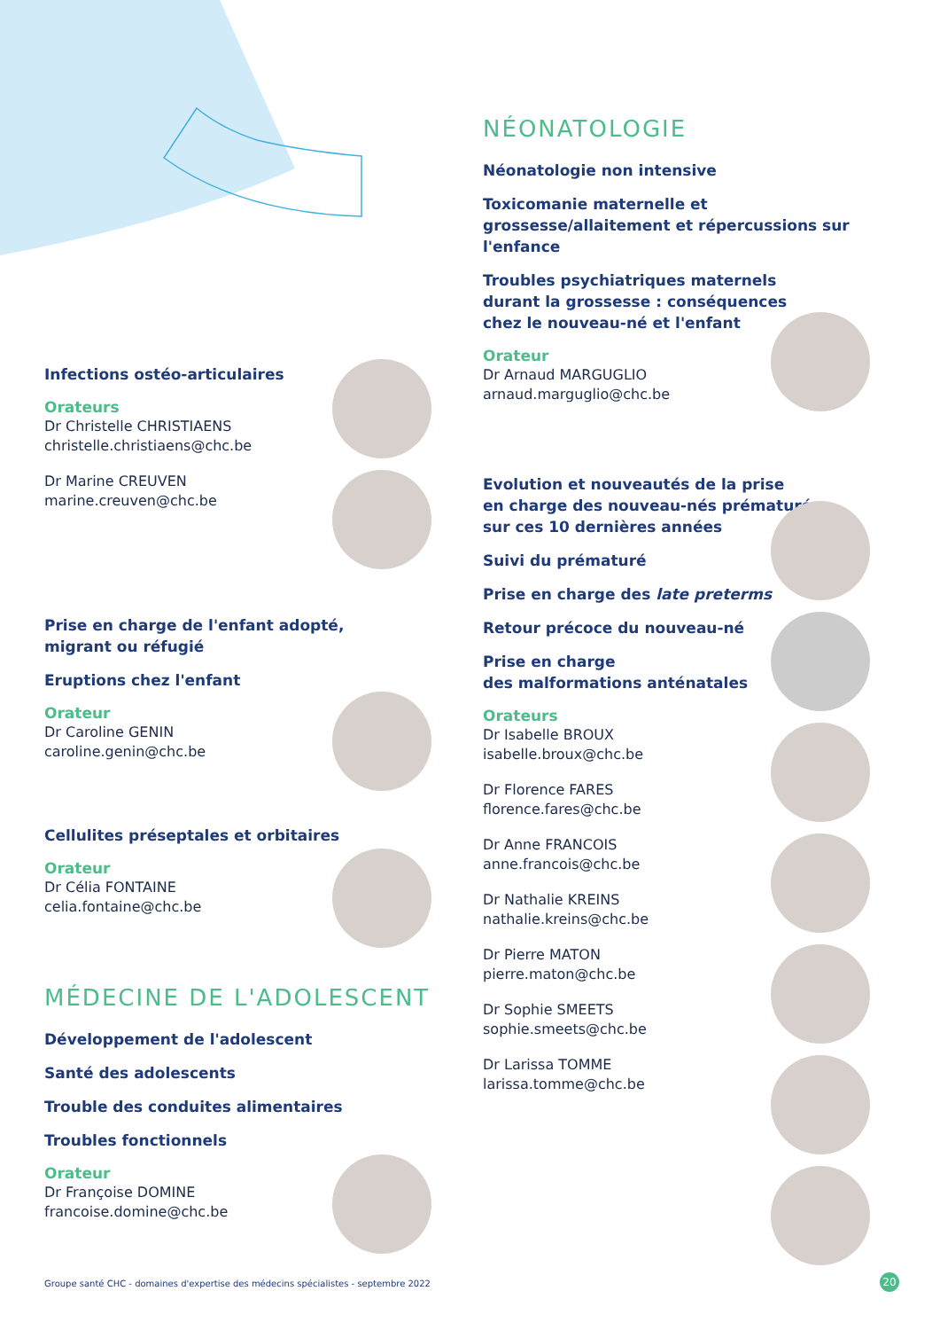NÉONATOLOGIE
Néonatologie non intensive
Toxicomanie maternelle et grossesse/allaitement et répercussions sur l'enfance
Troubles psychiatriques maternels
durant la grossesse : conséquences
chez le nouveau-né et l'enfant
Orateur
Dr Arnaud MARGUGLIO
arnaud.marguglio@chc.be
Evolution et nouveautés de la prise
en charge des nouveau-nés prématurés
sur ces 10 dernières années
Suivi du prématuré
Prise en charge des late preterms
Retour précoce du nouveau-né
Prise en charge
des malformations anténatales
Orateurs
Dr Isabelle BROUX
isabelle.broux@chc.be
Dr Florence FARES
florence.fares@chc.be
Dr Anne FRANCOIS
anne.francois@chc.be
Dr Nathalie KREINS
nathalie.kreins@chc.be
Dr Pierre MATON
pierre.maton@chc.be
Dr Sophie SMEETS
sophie.smeets@chc.be
Dr Larissa TOMME
larissa.tomme@chc.be
Infections ostéo-articulaires
Orateurs
Dr Christelle CHRISTIAENS
christelle.christiaens@chc.be
Dr Marine CREUVEN
marine.creuven@chc.be
Prise en charge de l'enfant adopté,
migrant ou réfugié
Eruptions chez l'enfant
Orateur
Dr Caroline GENIN
caroline.genin@chc.be
Cellulites préseptales et orbitaires
Orateur
Dr Célia FONTAINE
celia.fontaine@chc.be
MÉDECINE DE L'ADOLESCENT
Développement de l'adolescent
Santé des adolescents
Trouble des conduites alimentaires
Troubles fonctionnels
Orateur
Dr Françoise DOMINE
francoise.domine@chc.be
Groupe santé CHC - domaines d'expertise des médecins spécialistes - septembre 2022
20